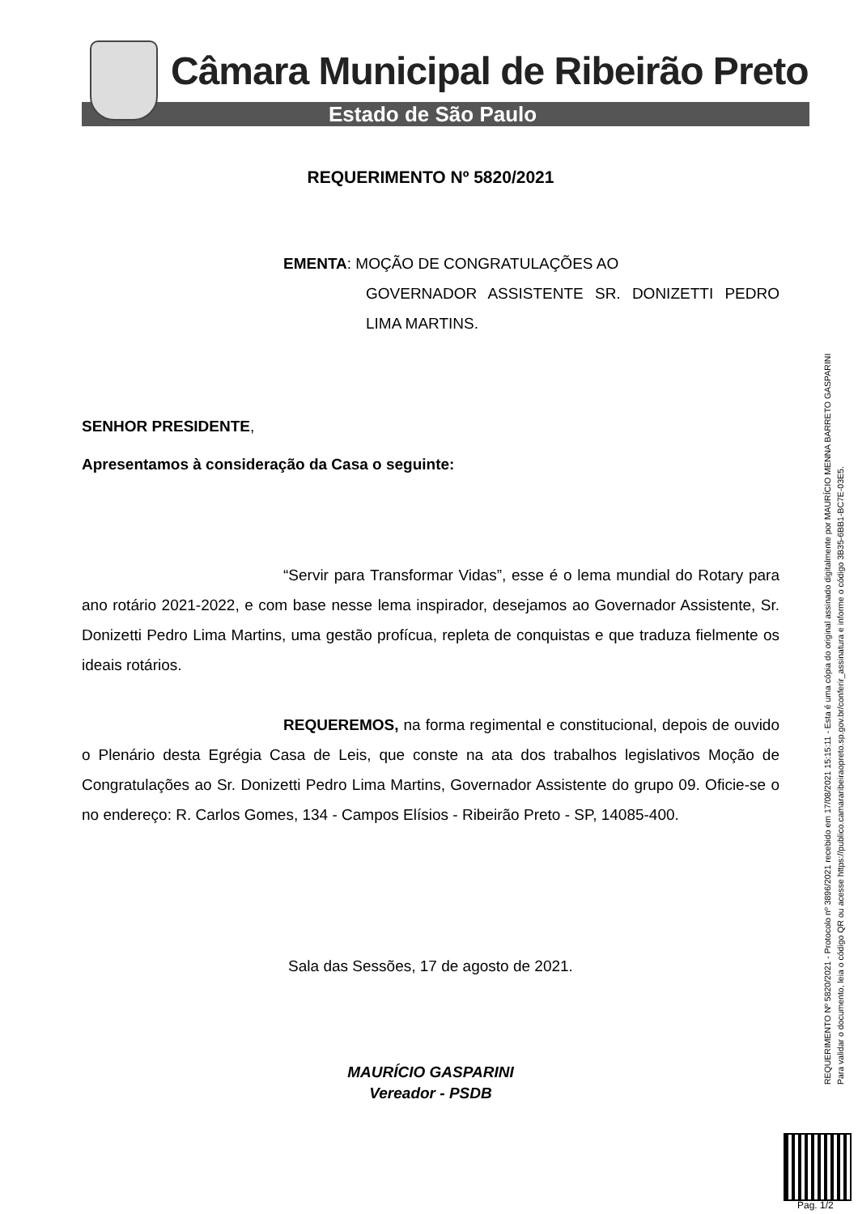Câmara Municipal de Ribeirão Preto
Estado de São Paulo
REQUERIMENTO Nº 5820/2021
EMENTA: MOÇÃO DE CONGRATULAÇÕES AO
GOVERNADOR ASSISTENTE SR. DONIZETTI PEDRO LIMA MARTINS.
SENHOR PRESIDENTE,
Apresentamos à consideração da Casa o seguinte:
“Servir para Transformar Vidas”, esse é o lema mundial do Rotary para ano rotário 2021-2022, e com base nesse lema inspirador, desejamos ao Governador Assistente, Sr. Donizetti Pedro Lima Martins, uma gestão profícua, repleta de conquistas e que traduza fielmente os ideais rotários.
REQUEREMOS, na forma regimental e constitucional, depois de ouvido o Plenário desta Egrégia Casa de Leis, que conste na ata dos trabalhos legislativos Moção de Congratulações ao Sr. Donizetti Pedro Lima Martins, Governador Assistente do grupo 09. Oficie-se o no endereço: R. Carlos Gomes, 134 - Campos Elísios - Ribeirão Preto - SP, 14085-400.
Sala das Sessões, 17 de agosto de 2021.
MAURÍCIO GASPARINI
Vereador - PSDB
REQUERIMENTO Nº 5820/2021 - Protocolo nº 3896/2021 recebido em 17/08/2021 15:15:11 - Esta é uma cópia do original assinado digitalmente por MAURÍCIO MENNA BARRETO GASPARINI
Para validar o documento, leia o código QR ou acesse https://publico.camararibeiraopreto.sp.gov.br/conferir_assinatura e informe o código 3B35-6BB1-BC7E-03E5.
Pag. 1/2